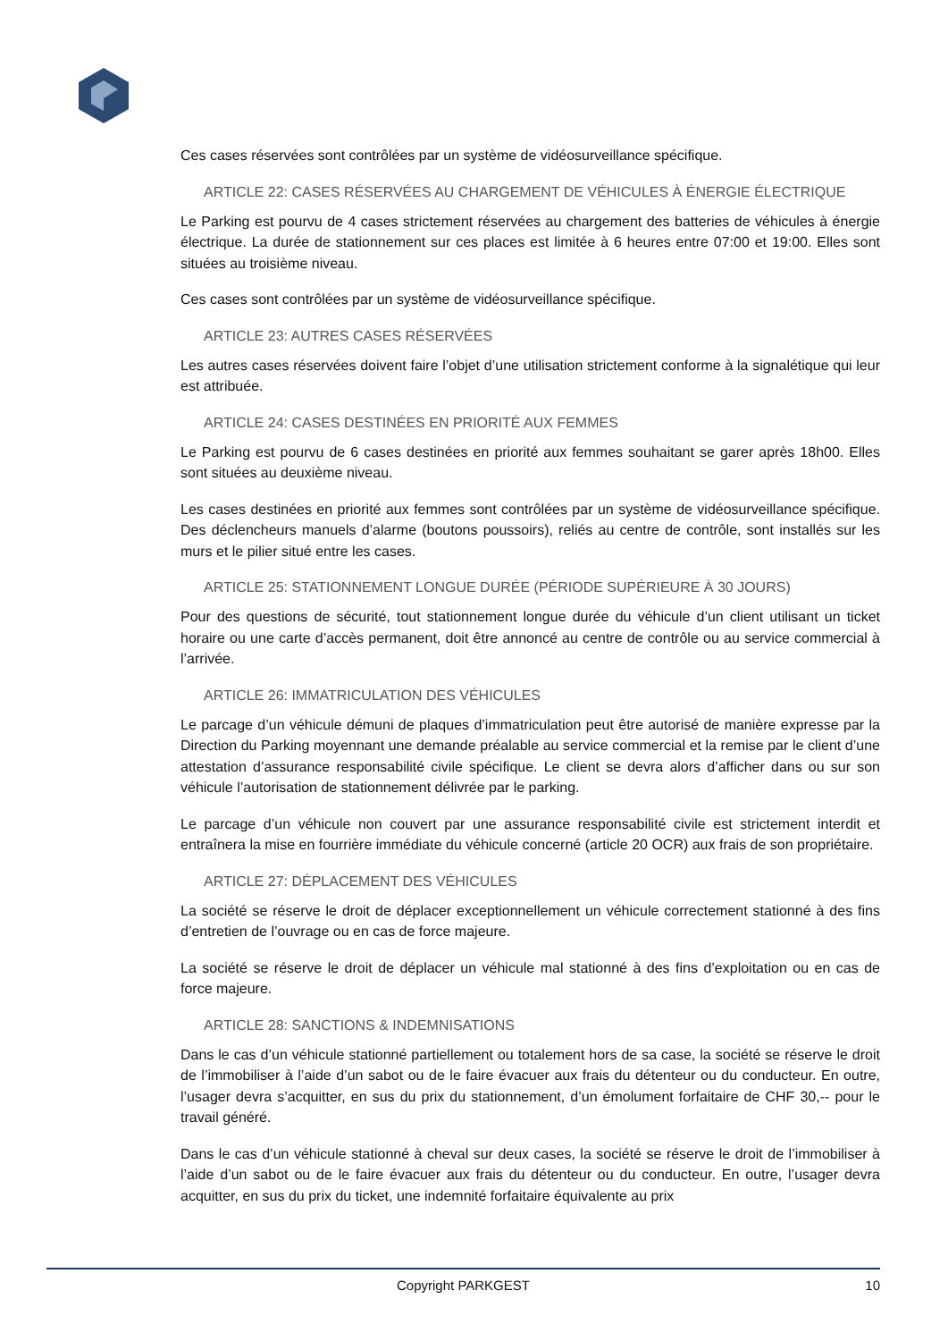Ces cases réservées sont contrôlées par un système de vidéosurveillance spécifique.
ARTICLE 22: CASES RÉSERVÉES AU CHARGEMENT DE VÉHICULES À ÉNERGIE ÉLECTRIQUE
Le Parking est pourvu de 4 cases strictement réservées au chargement des batteries de véhicules à énergie électrique. La durée de stationnement sur ces places est limitée à 6 heures entre 07:00 et 19:00. Elles sont situées au troisième niveau.
Ces cases sont contrôlées par un système de vidéosurveillance spécifique.
ARTICLE 23: AUTRES CASES RÉSERVÉES
Les autres cases réservées doivent faire l’objet d’une utilisation strictement conforme à la signalétique qui leur est attribuée.
ARTICLE 24: CASES DESTINÉES EN PRIORITÉ AUX FEMMES
Le Parking est pourvu de 6 cases destinées en priorité aux femmes souhaitant se garer après 18h00. Elles sont situées au deuxième niveau.
Les cases destinées en priorité aux femmes sont contrôlées par un système de vidéosurveillance spécifique. Des déclencheurs manuels d’alarme (boutons poussoirs), reliés au centre de contrôle, sont installés sur les murs et le pilier situé entre les cases.
ARTICLE 25: STATIONNEMENT LONGUE DURÉE (PÉRIODE SUPÉRIEURE À 30 JOURS)
Pour des questions de sécurité, tout stationnement longue durée du véhicule d’un client utilisant un ticket horaire ou une carte d’accès permanent, doit être annoncé au centre de contrôle ou au service commercial à l’arrivée.
ARTICLE 26: IMMATRICULATION DES VÉHICULES
Le parcage d’un véhicule démuni de plaques d’immatriculation peut être autorisé de manière expresse par la Direction du Parking moyennant une demande préalable au service commercial et la remise par le client d’une attestation d’assurance responsabilité civile spécifique. Le client se devra alors d’afficher dans ou sur son véhicule l’autorisation de stationnement délivrée par le parking.
Le parcage d’un véhicule non couvert par une assurance responsabilité civile est strictement interdit et entraînera la mise en fourrière immédiate du véhicule concerné (article 20 OCR) aux frais de son propriétaire.
ARTICLE 27: DÉPLACEMENT DES VÉHICULES
La société se réserve le droit de déplacer exceptionnellement un véhicule correctement stationné à des fins d’entretien de l’ouvrage ou en cas de force majeure.
La société se réserve le droit de déplacer un véhicule mal stationné à des fins d’exploitation ou en cas de force majeure.
ARTICLE 28: SANCTIONS & INDEMNISATIONS
Dans le cas d’un véhicule stationné partiellement ou totalement hors de sa case, la société se réserve le droit de l’immobiliser à l’aide d’un sabot ou de le faire évacuer aux frais du détenteur ou du conducteur. En outre, l’usager devra s’acquitter, en sus du prix du stationnement, d’un émolument forfaitaire de CHF 30,-- pour le travail généré.
Dans le cas d’un véhicule stationné à cheval sur deux cases, la société se réserve le droit de l’immobiliser à l’aide d’un sabot ou de le faire évacuer aux frais du détenteur ou du conducteur. En outre, l’usager devra acquitter, en sus du prix du ticket, une indemnité forfaitaire équivalente au prix
Copyright PARKGEST
10